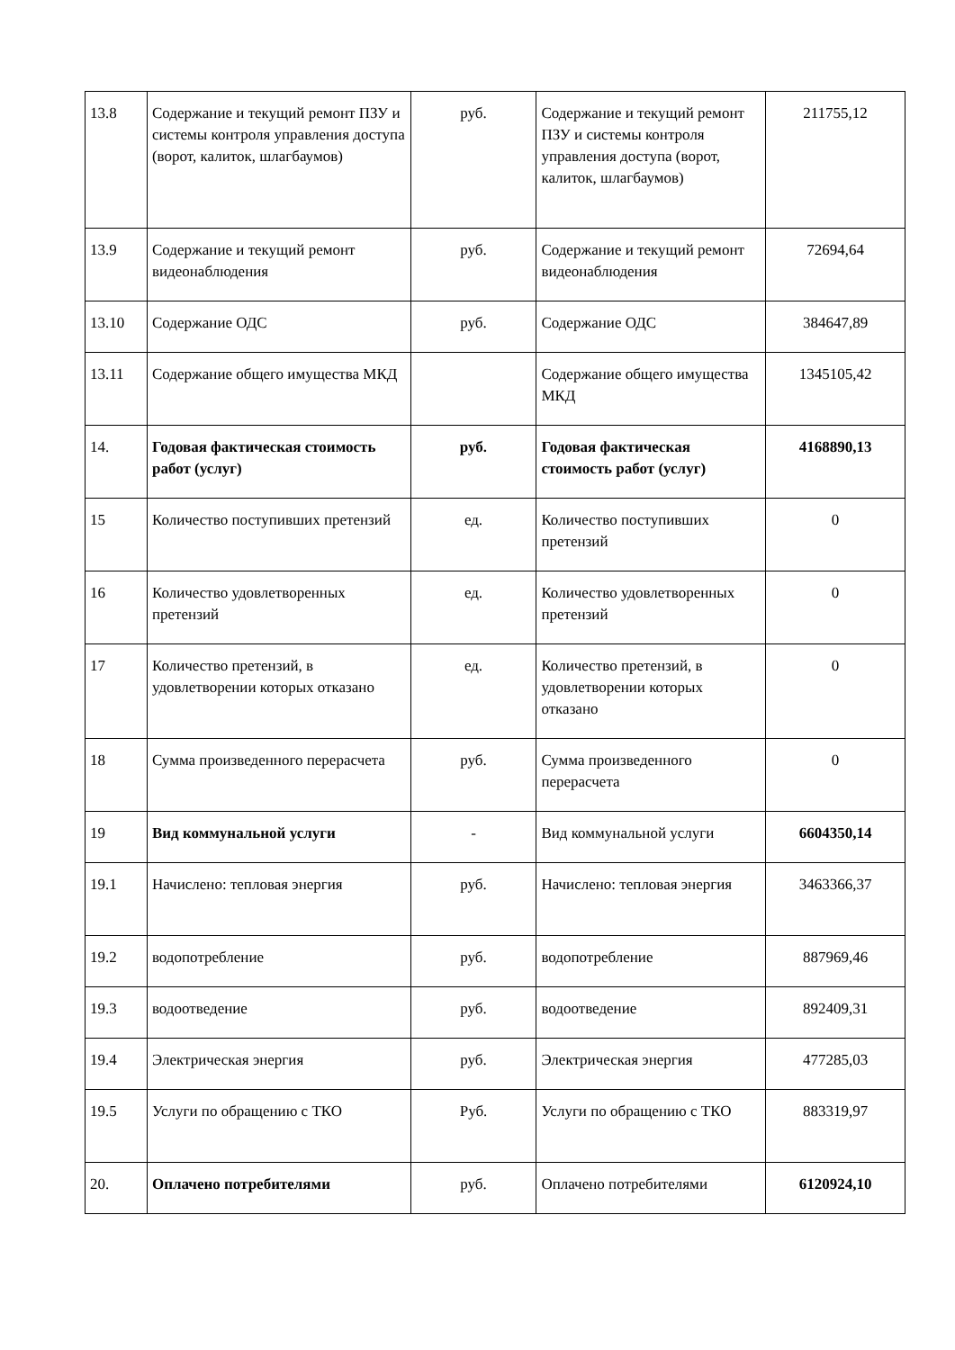| 13.8 | Содержание и текущий ремонт ПЗУ и системы контроля управления доступа (ворот, калиток, шлагбаумов) | руб. | Содержание и текущий ремонт ПЗУ и системы контроля управления доступа (ворот, калиток, шлагбаумов) | 211755,12 |
| 13.9 | Содержание и текущий ремонт видеонаблюдения | руб. | Содержание и текущий ремонт видеонаблюдения | 72694,64 |
| 13.10 | Содержание ОДС | руб. | Содержание ОДС | 384647,89 |
| 13.11 | Содержание общего имущества МКД | | Содержание общего имущества МКД | 1345105,42 |
| 14. | Годовая фактическая стоимость работ (услуг) | руб. | Годовая фактическая стоимость работ (услуг) | 4168890,13 |
| 15 | Количество поступивших претензий | ед. | Количество поступивших претензий | 0 |
| 16 | Количество удовлетворенных претензий | ед. | Количество удовлетворенных претензий | 0 |
| 17 | Количество претензий, в удовлетворении которых отказано | ед. | Количество претензий, в удовлетворении которых отказано | 0 |
| 18 | Сумма произведенного перерасчета | руб. | Сумма произведенного перерасчета | 0 |
| 19 | Вид коммунальной услуги | - | Вид коммунальной услуги | 6604350,14 |
| 19.1 | Начислено: тепловая энергия | руб. | Начислено: тепловая энергия | 3463366,37 |
| 19.2 | водопотребление | руб. | водопотребление | 887969,46 |
| 19.3 | водоотведение | руб. | водоотведение | 892409,31 |
| 19.4 | Электрическая энергия | руб. | Электрическая энергия | 477285,03 |
| 19.5 | Услуги по обращению с ТКО | Руб. | Услуги по обращению с ТКО | 883319,97 |
| 20. | Оплачено потребителями | руб. | Оплачено потребителями | 6120924,10 |